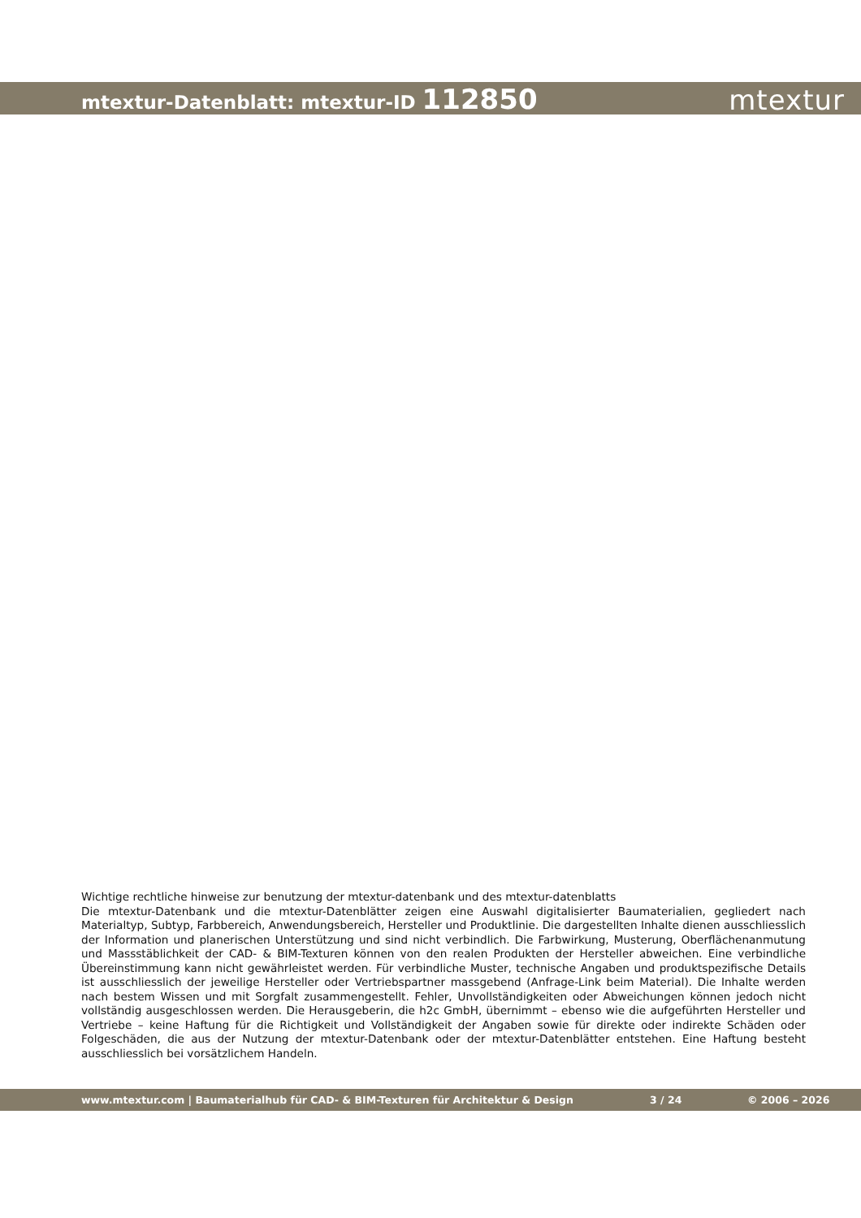mtextur-Datenblatt: mtextur-ID 112850
mtextur
Wichtige rechtliche hinweise zur benutzung der mtextur-datenbank und des mtextur-datenblatts
Die mtextur-Datenbank und die mtextur-Datenblätter zeigen eine Auswahl digitalisierter Baumaterialien, gegliedert nach Materialtyp, Subtyp, Farbbereich, Anwendungsbereich, Hersteller und Produktlinie. Die dargestellten Inhalte dienen ausschliesslich der Information und planerischen Unterstützung und sind nicht verbindlich. Die Farbwirkung, Musterung, Oberflächenanmutung und Massstäblichkeit der CAD- & BIM-Texturen können von den realen Produkten der Hersteller abweichen. Eine verbindliche Übereinstimmung kann nicht gewährleistet werden. Für verbindliche Muster, technische Angaben und produktspezifische Details ist ausschliesslich der jeweilige Hersteller oder Vertriebspartner massgebend (Anfrage-Link beim Material). Die Inhalte werden nach bestem Wissen und mit Sorgfalt zusammengestellt. Fehler, Unvollständigkeiten oder Abweichungen können jedoch nicht vollständig ausgeschlossen werden. Die Herausgeberin, die h2c GmbH, übernimmt – ebenso wie die aufgeführten Hersteller und Vertriebe – keine Haftung für die Richtigkeit und Vollständigkeit der Angaben sowie für direkte oder indirekte Schäden oder Folgeschäden, die aus der Nutzung der mtextur-Datenbank oder der mtextur-Datenblätter entstehen. Eine Haftung besteht ausschliesslich bei vorsätzlichem Handeln.
www.mtextur.com | Baumaterialhub für CAD- & BIM-Texturen für Architektur & Design 3 / 24 © 2006 – 2026